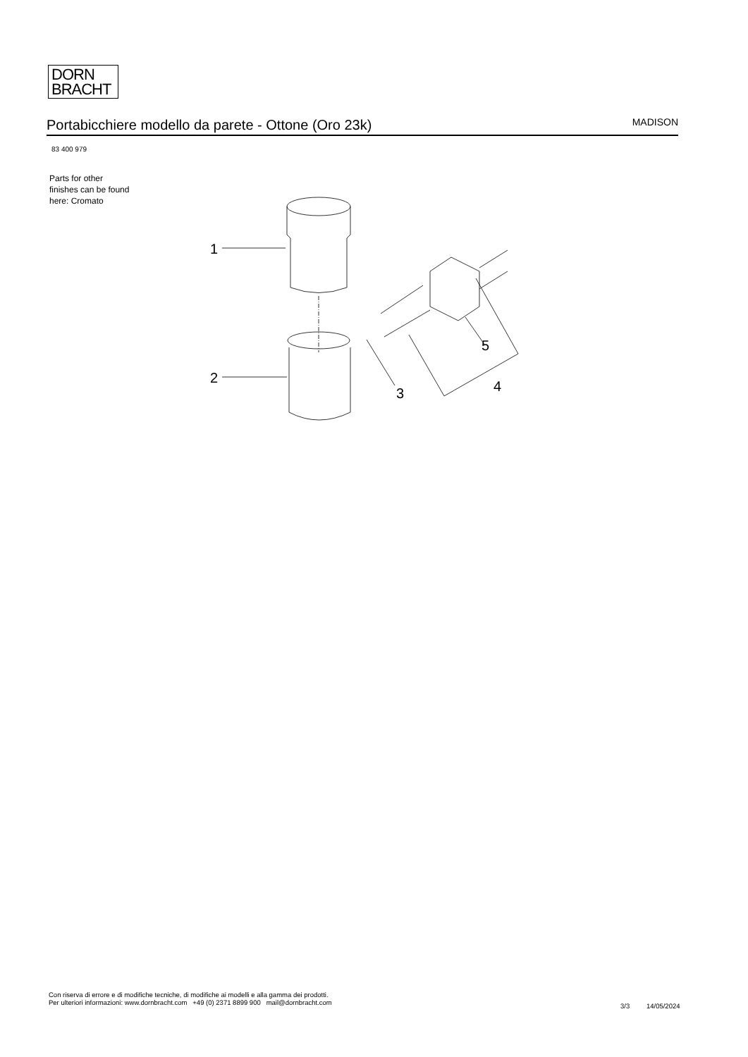DORN
BRACHT
Portabicchiere modello da parete - Ottone (Oro 23k)
MADISON
83 400 979
Parts for other
finishes can be found
here: Cromato
1
2
3
4
5
Con riserva di errore e di modifiche tecniche, di modifiche ai modelli e alla gamma dei prodotti.
Per ulteriori informazioni: www.dornbracht.com +49 (0) 2371 8899 900 mail@dornbracht.com
3/3 14/05/2024